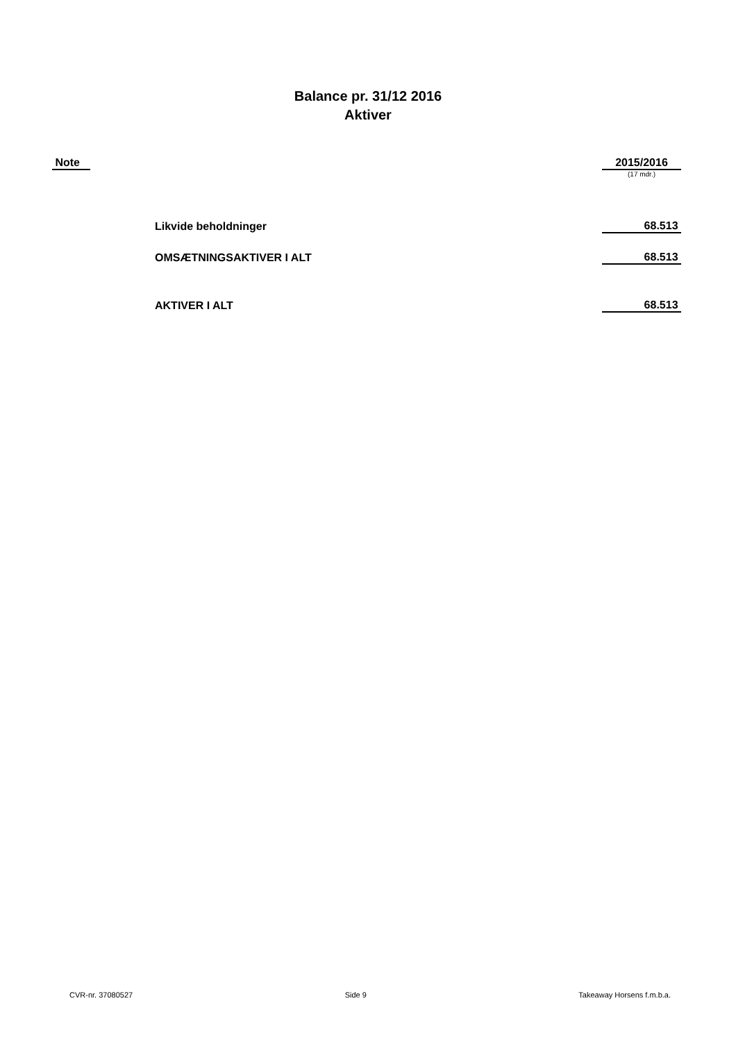Balance pr. 31/12 2016
Aktiver
| Note | | 2015/2016 |
| --- | --- | --- |
| | | (17 mdr.) |
| | Likvide beholdninger | 68.513 |
| | OMSÆTNINGSAKTIVER I ALT | 68.513 |
| | AKTIVER I ALT | 68.513 |
CVR-nr. 37080527 Side 9 Takeaway Horsens f.m.b.a.